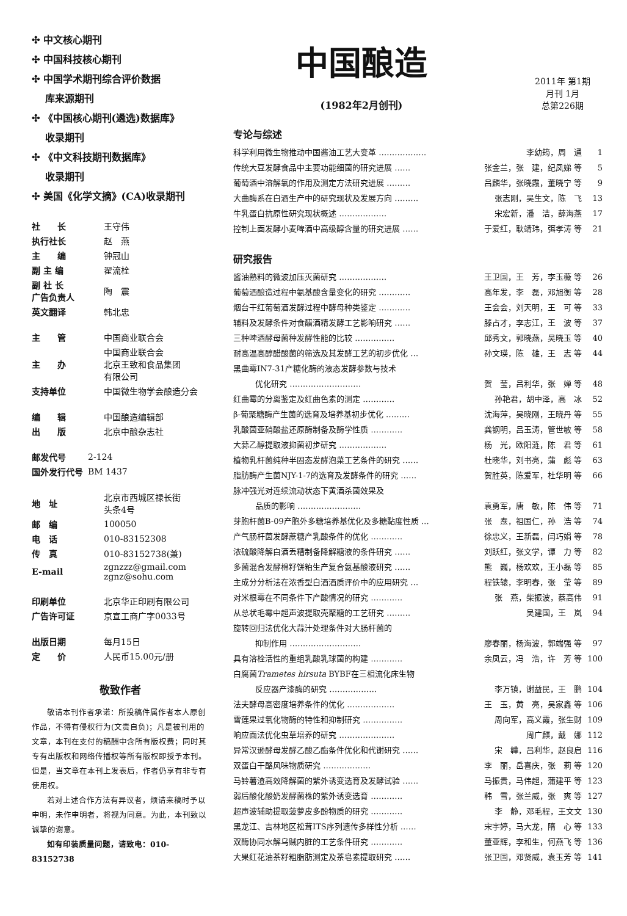✣ 中文核心期刊
✣ 中国科技核心期刊
✣ 中国学术期刊综合评价数据
库来源期刊
✣ 《中国核心期刊(遴选)数据库》
收录期刊
✣ 《中文科技期刊数据库》
收录期刊
✣ 美国《化学文摘》(CA)收录期刊
| 社 长 | 王守伟 |
| 执行社长 | 赵 燕 |
| 主 编 | 钟冠山 |
| 副 主 编 | 翟流栓 |
| 副 社 长 广告负责人 | 陶 震 |
| 英文翻译 | 韩北忠 |
| 主 管 | 中国商业联合会 |
| 主 办 | 中国商业联合会 北京王致和食品集团 有限公司 |
| 支持单位 | 中国微生物学会酿造分会 |
| 编 辑 | 中国酿造编辑部 |
| 出 版 | 北京中酿杂志社 |
| 邮发代号 | 2-124 |
| 国外发行代号 | BM 1437 |
| 地 址 | 北京市西城区禄长街 头条4号 |
| 邮 编 | 100050 |
| 电 话 | 010-83152308 |
| 传 真 | 010-83152738(兼) |
| E-mail | zgnzzz@gmail.com zgnz@sohu.com |
| 印刷单位 | 北京华正印刷有限公司 |
| 广告许可证 | 京宣工商广字0033号 |
| 出版日期 | 每月15日 |
| 定 价 | 人民币15.00元/册 |
敬致作者
敬请本刊作者承诺：所投稿件属作者本人原创作品，不得有侵权行为(文责自负)；凡是被刊用的文章，本刊在支付的稿酬中含所有版权费；同时其专有出版权和网络传播权等所有版权即授予本刊。但是，当文章在本刊上发表后，作者仍享有非专有使用权。
若对上述合作方法有异议者，烦请来稿时予以申明，未作申明者，将视为同意。为此，本刊致以诚挚的谢意。
如有印装质量问题，请致电：010-83152738
中国酿造
(1982年2月创刊)
2011年 第1期
月刊 1月
总第226期
专论与综述
| 科学利用微生物推动中国酱油工艺大变革 ……………… | 李幼筠，周 通 | 1 |
| 传统大豆发酵食品中主要功能细菌的研究进展 …… | 张金兰，张 建，纪凤娣 等 | 5 |
| 葡萄酒中溶解氧的作用及测定方法研究进展 ……… | 吕麟华，张晓霞，董晓宁 等 | 9 |
| 大曲酶系在白酒生产中的研究现状及发展方向 ……… | 张志刚，吴生文，陈 飞 | 13 |
| 牛乳蛋白抗原性研究现状概述 ……………… | 宋宏新，潘 洁，薛海燕 | 17 |
| 控制上面发酵小麦啤酒中高级醇含量的研究进展 …… | 于爱红，耿靖玮，弭孝涛 等 | 21 |
研究报告
| 酱油熟料的微波加压灭菌研究 ……………… | 王卫国，王 芳，李玉薇 等 | 26 |
| 葡萄酒酿造过程中氨基酸含量变化的研究 ………… | 高年发，李 磊，邓旭衡 等 | 28 |
| 烟台干红葡萄酒发酵过程中酵母种类鉴定 ………… | 王会会，刘天明，王 可 等 | 33 |
| 辅料及发酵条件对食醋酒精发酵工艺影响研究 …… | 滕占才，李志江，王 波 等 | 37 |
| 三种啤酒酵母菌种发酵性能的比较 …………… | 邱秀文，郭晓燕，吴晓玉 等 | 40 |
| 耐高温高醇醋酸菌的筛选及其发酵工艺的初步优化 … | 孙文瑛，陈 雄，王 志 等 | 44 |
| 黑曲霉IN7-31产糖化酶的液态发酵参数与技术 | | |
| 优化研究 ……………………… | 贺 莹，吕利华，张 婵 等 | 48 |
| 红曲霉的分离鉴定及红曲色素的测定 ………… | 孙艳君，胡中泽，高 冰 | 52 |
| β-葡聚糖酶产生菌的选育及培养基初步优化 ……… | 沈海萍，吴晓刚，王晓丹 等 | 55 |
| 乳酸菌亚硝酸盐还原酶制备及酶学性质 ………… | 龚钢明，吕玉涛，管世敏 等 | 58 |
| 大蒜乙醇提取液抑菌初步研究 ……………… | 杨 光，欧阳涟，陈 君 等 | 61 |
| 植物乳杆菌纯种半固态发酵泡菜工艺条件的研究 …… | 杜晓华，刘书亮，蒲 彪 等 | 63 |
| 脂肪酶产生菌NJY-1-7的选育及发酵条件的研究 …… | 贺胜英，陈爱军，杜华明 等 | 66 |
| 脉冲强光对连续流动状态下黄酒杀菌效果及 | | |
| 品质的影响 …………………… | 袁勇军，唐 敏，陈 伟 等 | 71 |
| 芽胞杆菌B-09产胞外多糖培养基优化及多糖黏度性质 … | 张 焘，祖国仁，孙 浩 等 | 74 |
| 产气肠杆菌发酵蔗糖产乳酸条件的优化 ………… | 徐忠义，王新磊，闫巧娟 等 | 78 |
| 浓硫酸降解白酒丢糟制备降解糖液的条件研究 …… | 刘跃红，张文学，谭 力 等 | 82 |
| 多菌混合发酵棉籽饼粕生产复合氨基酸液研究 …… | 熊 巍，杨欢欢，王小磊 等 | 85 |
| 主成分分析法在浓香型白酒酒质评价中的应用研究 … | 程铁辕，李明春，张 莹 等 | 89 |
| 对米根霉在不同条件下产酸情况的研究 ………… | 张 燕，柴振波，蔡高伟 | 91 |
| 从总状毛霉中超声波提取壳聚糖的工艺研究 ……… | 吴建国，王 岚 | 94 |
| 旋转回归法优化大蒜汁处理条件对大肠杆菌的 | | |
| 抑制作用 ……………………… | 廖春丽，杨海波，郭端强 等 | 97 |
| 具有溶栓活性的重组乳酸乳球菌的构建 ………… | 余凤云，冯 浩，许 芳 等 | 100 |
| 白腐菌 Trametes hirsuta BYBF在三相流化床生物 | | |
| 反应器产漆酶的研究 ……………… | 李万镇，谢益民，王 鹏 | 104 |
| 法夫酵母高密度培养条件的优化 ……………… | 王 玉，黄 亮，吴家鑫 等 | 106 |
| 雪莲果过氧化物酶的特性和抑制研究 …………… | 周向军，高义霞，张生财 | 109 |
| 响应面法优化虫草培养的研究 ………………… | 周广麒，戴 娜 | 112 |
| 异常汉逊酵母发酵乙酸乙酯条件优化和代谢研究 …… | 宋 韡，吕利华，赵良启 | 116 |
| 双蛋白干酪风味物质研究 ……………… | 李 丽，岳喜庆，张 莉 等 | 120 |
| 马铃薯渣高效降解菌的紫外诱变选育及发酵试验 …… | 马振贵，马伟超，蒲建平 等 | 123 |
| 弱后酸化酸奶发酵菌株的紫外诱变选育 ………… | 韩 雪，张兰威，张 爽 等 | 127 |
| 超声波辅助提取菠萝皮多酚物质的研究 ………… | 李 静，邓毛程，王文文 | 130 |
| 黑龙江、吉林地区松茸ITS序列遗传多样性分析 …… | 宋宇婷，马大龙，隋 心 等 | 133 |
| 双酶协同水解乌贼内脏的工艺条件研究 ………… | 董亚辉，李和生，何燕飞 等 | 136 |
| 大果红花油茶籽粗脂肪测定及茶皂素提取研究 …… | 张卫国，邓贤威，袁玉芳 等 | 141 |